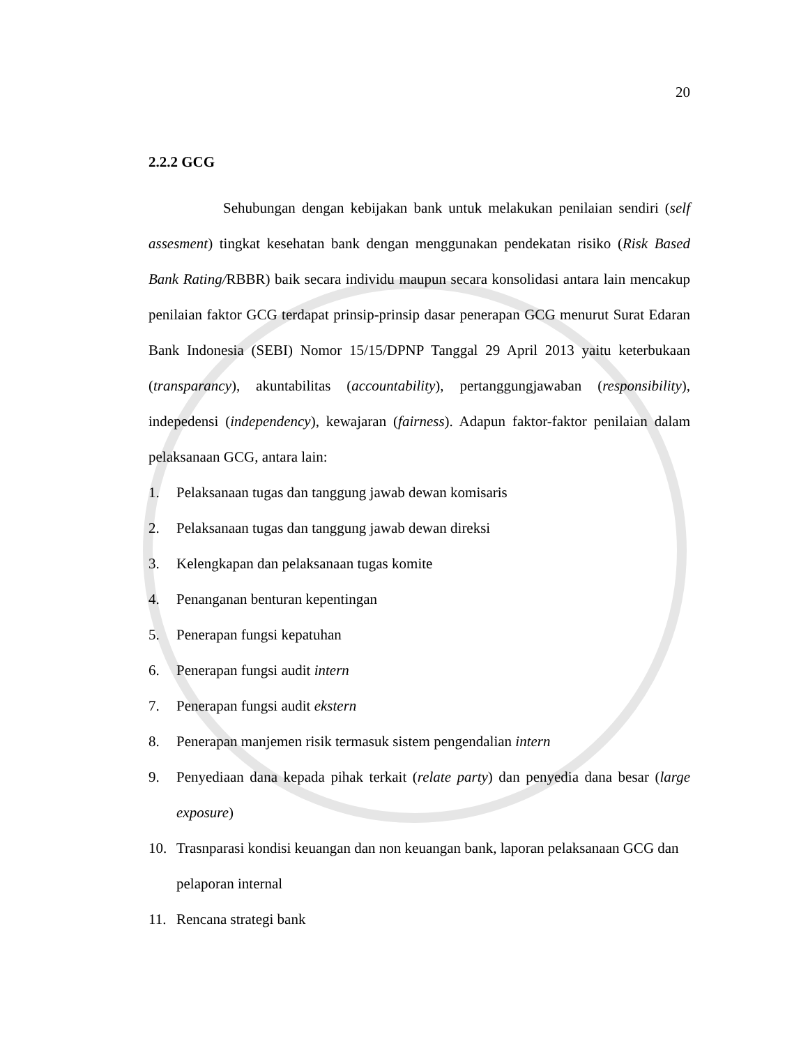20
2.2.2 GCG
Sehubungan dengan kebijakan bank untuk melakukan penilaian sendiri (self assesment) tingkat kesehatan bank dengan menggunakan pendekatan risiko (Risk Based Bank Rating/RBBR) baik secara individu maupun secara konsolidasi antara lain mencakup penilaian faktor GCG terdapat prinsip-prinsip dasar penerapan GCG menurut Surat Edaran Bank Indonesia (SEBI) Nomor 15/15/DPNP Tanggal 29 April 2013 yaitu keterbukaan (transparancy), akuntabilitas (accountability), pertanggungjawaban (responsibility), indepedensi (independency), kewajaran (fairness). Adapun faktor-faktor penilaian dalam pelaksanaan GCG, antara lain:
1. Pelaksanaan tugas dan tanggung jawab dewan komisaris
2. Pelaksanaan tugas dan tanggung jawab dewan direksi
3. Kelengkapan dan pelaksanaan tugas komite
4. Penanganan benturan kepentingan
5. Penerapan fungsi kepatuhan
6. Penerapan fungsi audit intern
7. Penerapan fungsi audit ekstern
8. Penerapan manjemen risik termasuk sistem pengendalian intern
9. Penyediaan dana kepada pihak terkait (relate party) dan penyedia dana besar (large exposure)
10. Trasnparasi kondisi keuangan dan non keuangan bank, laporan pelaksanaan GCG dan pelaporan internal
11. Rencana strategi bank